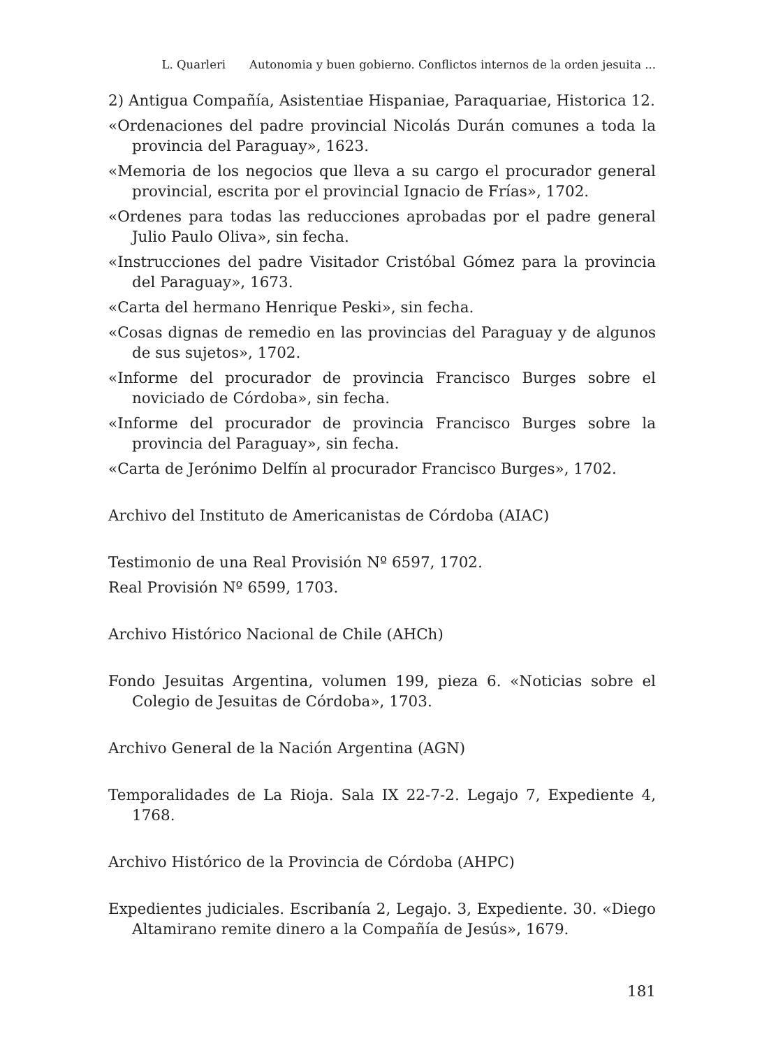L. Quarleri Autonomia y buen gobierno. Conflictos internos de la orden jesuita ...
2) Antigua Compañía, Asistentiae Hispaniae, Paraquariae, Historica 12.
«Ordenaciones del padre provincial Nicolás Durán comunes a toda la provincia del Paraguay», 1623.
«Memoria de los negocios que lleva a su cargo el procurador general provincial, escrita por el provincial Ignacio de Frías», 1702.
«Ordenes para todas las reducciones aprobadas por el padre general Julio Paulo Oliva», sin fecha.
«Instrucciones del padre Visitador Cristóbal Gómez para la provincia del Paraguay», 1673.
«Carta del hermano Henrique Peski», sin fecha.
«Cosas dignas de remedio en las provincias del Paraguay y de algunos de sus sujetos», 1702.
«Informe del procurador de provincia Francisco Burges sobre el noviciado de Córdoba», sin fecha.
«Informe del procurador de provincia Francisco Burges sobre la provincia del Paraguay», sin fecha.
«Carta de Jerónimo Delfín al procurador Francisco Burges», 1702.
Archivo del Instituto de Americanistas de Córdoba (AIAC)
Testimonio de una Real Provisión Nº 6597, 1702.
Real Provisión Nº 6599, 1703.
Archivo Histórico Nacional de Chile (AHCh)
Fondo Jesuitas Argentina, volumen 199, pieza 6. «Noticias sobre el Colegio de Jesuitas de Córdoba», 1703.
Archivo General de la Nación Argentina (AGN)
Temporalidades de La Rioja. Sala IX 22-7-2. Legajo 7, Expediente 4, 1768.
Archivo Histórico de la Provincia de Córdoba (AHPC)
Expedientes judiciales. Escribanía 2, Legajo. 3, Expediente. 30. «Diego Altamirano remite dinero a la Compañía de Jesús», 1679.
181